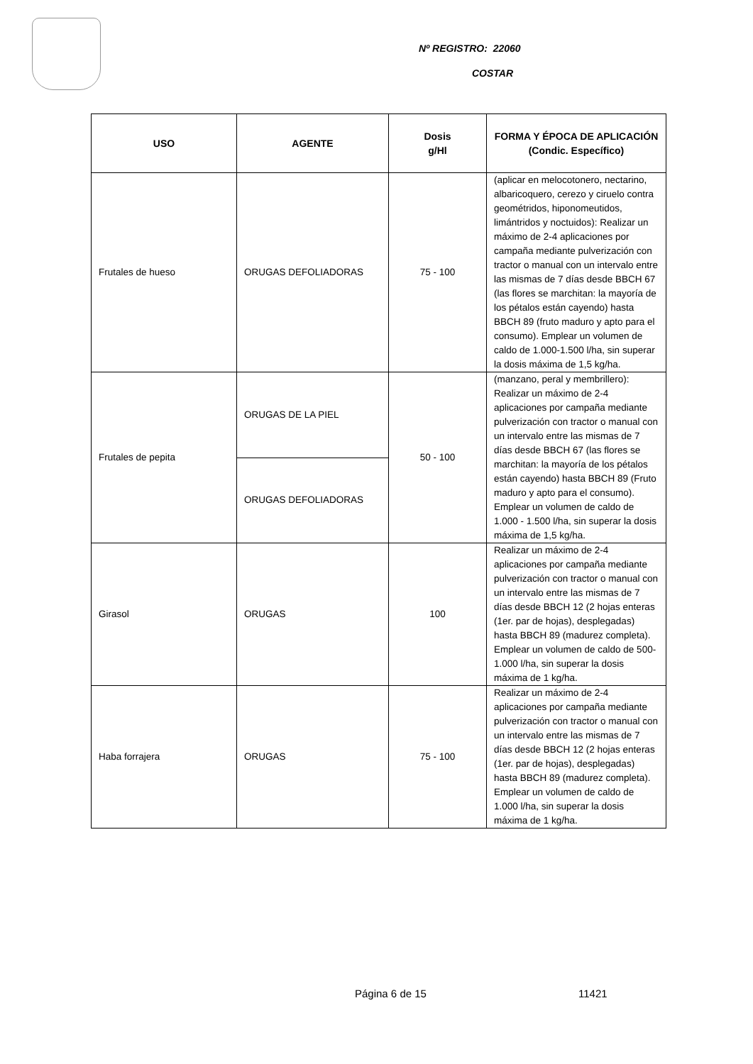Nº REGISTRO: 22060
COSTAR
| USO | AGENTE | Dosis g/Hl | FORMA Y ÉPOCA DE APLICACIÓN (Condic. Específico) |
| --- | --- | --- | --- |
| Frutales de hueso | ORUGAS DEFOLIADORAS | 75 - 100 | (aplicar en melocotonero, nectarino, albaricoquero, cerezo y ciruelo contra geométridos, hiponomeutidos, limántridos y noctuidos): Realizar un máximo de 2-4 aplicaciones por campaña mediante pulverización con tractor o manual con un intervalo entre las mismas de 7 días desde BBCH 67 (las flores se marchitan: la mayoría de los pétalos están cayendo) hasta BBCH 89 (fruto maduro y apto para el consumo). Emplear un volumen de caldo de 1.000-1.500 l/ha, sin superar la dosis máxima de 1,5 kg/ha. |
| Frutales de pepita | ORUGAS DE LA PIEL | 50 - 100 | (manzano, peral y membrillero): Realizar un máximo de 2-4 aplicaciones por campaña mediante pulverización con tractor o manual con un intervalo entre las mismas de 7 días desde BBCH 67 (las flores se marchitan: la mayoría de los pétalos están cayendo) hasta BBCH 89 (Fruto maduro y apto para el consumo). Emplear un volumen de caldo de 1.000 - 1.500 l/ha, sin superar la dosis máxima de 1,5 kg/ha. |
| | ORUGAS DEFOLIADORAS | | |
| Girasol | ORUGAS | 100 | Realizar un máximo de 2-4 aplicaciones por campaña mediante pulverización con tractor o manual con un intervalo entre las mismas de 7 días desde BBCH 12 (2 hojas enteras (1er. par de hojas), desplegadas) hasta BBCH 89 (madurez completa). Emplear un volumen de caldo de 500-1.000 l/ha, sin superar la dosis máxima de 1 kg/ha. |
| Haba forrajera | ORUGAS | 75 - 100 | Realizar un máximo de 2-4 aplicaciones por campaña mediante pulverización con tractor o manual con un intervalo entre las mismas de 7 días desde BBCH 12 (2 hojas enteras (1er. par de hojas), desplegadas) hasta BBCH 89 (madurez completa). Emplear un volumen de caldo de 1.000 l/ha, sin superar la dosis máxima de 1 kg/ha. |
Página 6 de 15 11421